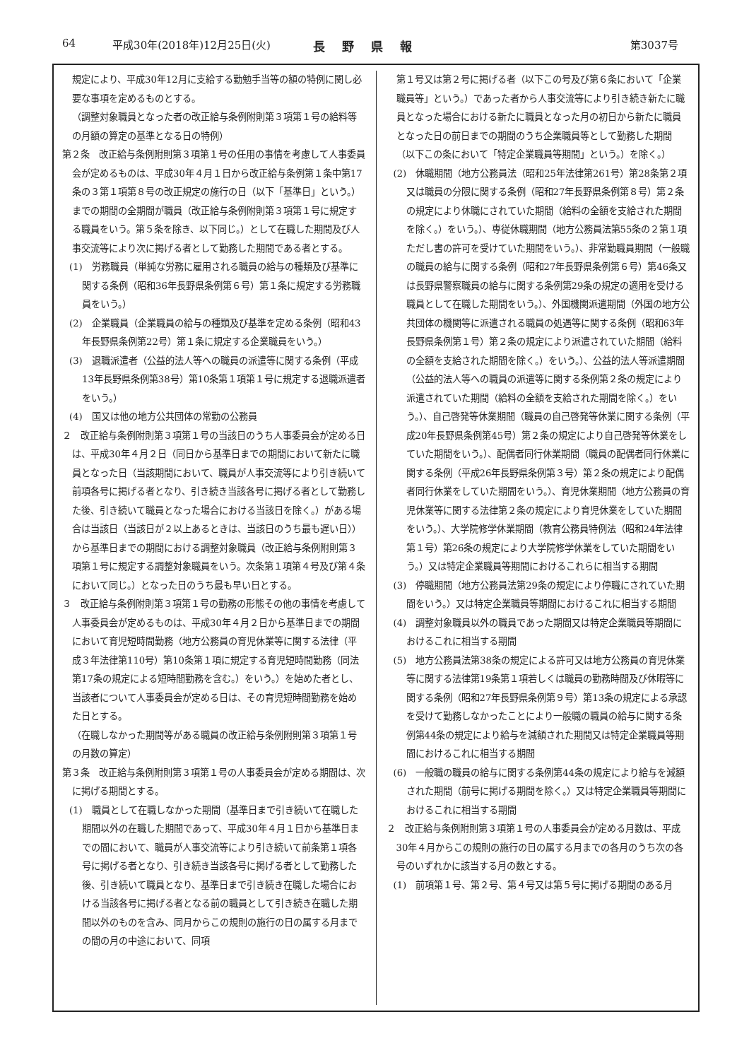64 平成30年(2018年)12月25日(火) 長野県報 第3037号
規定により、平成30年12月に支給する勤勉手当等の額の特例に関し必要な事項を定めるものとする。
（調整対象職員となった者の改正給与条例附則第３項第１号の給料等の月額の算定の基準となる日の特例）
第２条　改正給与条例附則第３項第１号の任用の事情を考慮して人事委員会が定めるものは、平成30年４月１日から改正給与条例第１条中第17条の３第１項第８号の改正規定の施行の日（以下「基準日」という。）までの期間の全期間が職員（改正給与条例附則第３項第１号に規定する職員をいう。第５条を除き、以下同じ。）として在職した期間及び人事交流等により次に掲げる者として勤務した期間である者とする。
(1)　労務職員（単純な労務に雇用される職員の給与の種類及び基準に関する条例（昭和36年長野県条例第６号）第１条に規定する労務職員をいう。）
(2)　企業職員（企業職員の給与の種類及び基準を定める条例（昭和43年長野県条例第22号）第１条に規定する企業職員をいう。）
(3)　退職派遣者（公益的法人等への職員の派遣等に関する条例（平成13年長野県条例第38号）第10条第１項第１号に規定する退職派遣者をいう。）
(4)　国又は他の地方公共団体の常勤の公務員
２　改正給与条例附則第３項第１号の当該日のうち人事委員会が定める日は、平成30年４月２日（同日から基準日までの期間において新たに職員となった日（当該期間において、職員が人事交流等により引き続いて前項各号に掲げる者となり、引き続き当該各号に掲げる者として勤務した後、引き続いて職員となった場合における当該日を除く。）がある場合は当該日（当該日が２以上あるときは、当該日のうち最も遅い日））から基準日までの期間における調整対象職員（改正給与条例附則第３項第１号に規定する調整対象職員をいう。次条第１項第４号及び第４条において同じ。）となった日のうち最も早い日とする。
３　改正給与条例附則第３項第１号の勤務の形態その他の事情を考慮して人事委員会が定めるものは、平成30年４月２日から基準日までの期間において育児短時間勤務（地方公務員の育児休業等に関する法律（平成３年法律第110号）第10条第１項に規定する育児短時間勤務（同法第17条の規定による短時間勤務を含む。）をいう。）を始めた者とし、当該者について人事委員会が定める日は、その育児短時間勤務を始めた日とする。
（在職しなかった期間等がある職員の改正給与条例附則第３項第１号の月数の算定）
第３条　改正給与条例附則第３項第１号の人事委員会が定める期間は、次に掲げる期間とする。
(1)　職員として在職しなかった期間（基準日まで引き続いて在職した期間以外の在職した期間であって、平成30年４月１日から基準日までの間において、職員が人事交流等により引き続いて前条第１項各号に掲げる者となり、引き続き当該各号に掲げる者として勤務した後、引き続いて職員となり、基準日まで引き続き在職した場合における当該各号に掲げる者となる前の職員として引き続き在職した期間以外のものを含み、同月からこの規則の施行の日の属する月までの間の月の中途において、同項
第１号又は第２号に掲げる者（以下この号及び第６条において「企業職員等」という。）であった者から人事交流等により引き続き新たに職員となった場合における新たに職員となった月の初日から新たに職員となった日の前日までの期間のうち企業職員等として勤務した期間（以下この条において「特定企業職員等期間」という。）を除く。）
(2)　休職期間（地方公務員法（昭和25年法律第261号）第28条第２項又は職員の分限に関する条例（昭和27年長野県条例第８号）第２条の規定により休職にされていた期間（給料の全額を支給された期間を除く。）をいう。）、専従休職期間（地方公務員法第55条の２第１項ただし書の許可を受けていた期間をいう。）、非常勤職員期間（一般職の職員の給与に関する条例（昭和27年長野県条例第６号）第46条又は長野県警察職員の給与に関する条例第29条の規定の適用を受ける職員として在職した期間をいう。）、外国機関派遣期間（外国の地方公共団体の機関等に派遣される職員の処遇等に関する条例（昭和63年長野県条例第１号）第２条の規定により派遣されていた期間（給料の全額を支給された期間を除く。）をいう。）、公益的法人等派遣期間（公益的法人等への職員の派遣等に関する条例第２条の規定により派遣されていた期間（給料の全額を支給された期間を除く。）をいう。）、自己啓発等休業期間（職員の自己啓発等休業に関する条例（平成20年長野県条例第45号）第２条の規定により自己啓発等休業をしていた期間をいう。）、配偶者同行休業期間（職員の配偶者同行休業に関する条例（平成26年長野県条例第３号）第２条の規定により配偶者同行休業をしていた期間をいう。）、育児休業期間（地方公務員の育児休業等に関する法律第２条の規定により育児休業をしていた期間をいう。）、大学院修学休業期間（教育公務員特例法（昭和24年法律第１号）第26条の規定により大学院修学休業をしていた期間をいう。）又は特定企業職員等期間におけるこれらに相当する期間
(3)　停職期間（地方公務員法第29条の規定により停職にされていた期間をいう。）又は特定企業職員等期間におけるこれに相当する期間
(4)　調整対象職員以外の職員であった期間又は特定企業職員等期間におけるこれに相当する期間
(5)　地方公務員法第38条の規定による許可又は地方公務員の育児休業等に関する法律第19条第１項若しくは職員の勤務時間及び休暇等に関する条例（昭和27年長野県条例第９号）第13条の規定による承認を受けて勤務しなかったことにより一般職の職員の給与に関する条例第44条の規定により給与を減額された期間又は特定企業職員等期間におけるこれに相当する期間
(6)　一般職の職員の給与に関する条例第44条の規定により給与を減額された期間（前号に掲げる期間を除く。）又は特定企業職員等期間におけるこれに相当する期間
２　改正給与条例附則第３項第１号の人事委員会が定める月数は、平成30年４月からこの規則の施行の日の属する月までの各月のうち次の各号のいずれかに該当する月の数とする。
(1)　前項第１号、第２号、第４号又は第５号に掲げる期間のある月